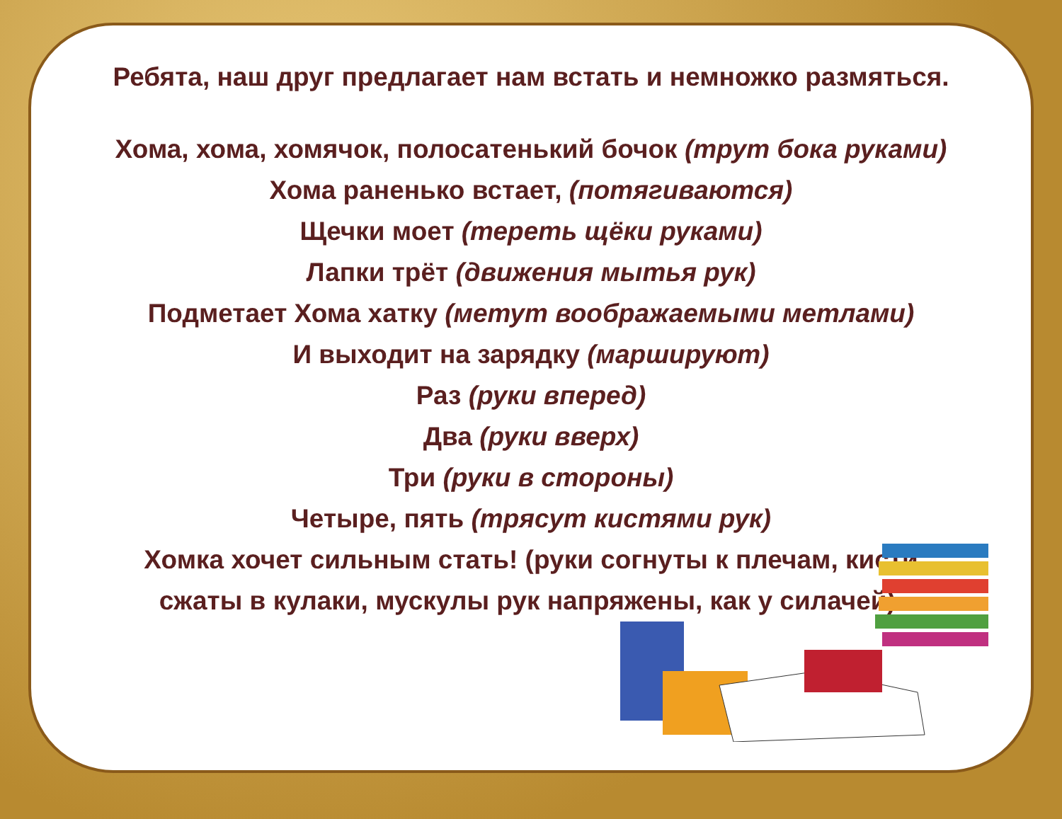Ребята, наш друг предлагает нам встать и немножко размяться.
Хома, хома, хомячок, полосатенький бочок (трут бока руками)
Хома раненько встает, (потягиваются)
Щечки моет (тереть щёки руками)
Лапки трёт (движения мытья рук)
Подметает Хома хатку (метут воображаемыми метлами)
И выходит на зарядку (маршируют)
Раз (руки вперед)
Два (руки вверх)
Три (руки в стороны)
Четыре, пять (трясут кистями рук)
Хомка хочет сильным стать! (руки согнуты к плечам, кисти
сжаты в кулаки, мускулы рук напряжены, как у силачей).